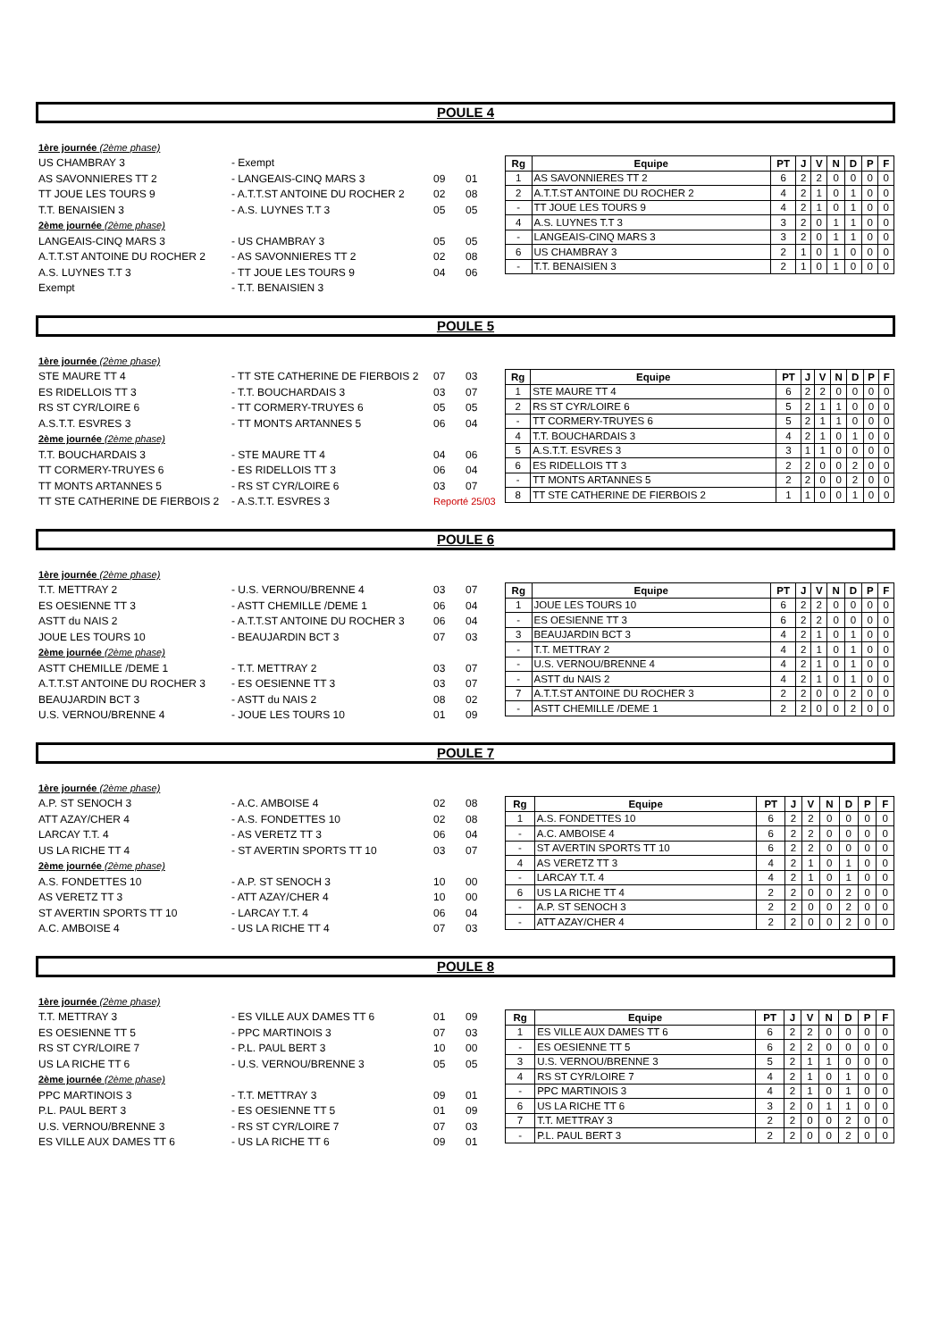POULE 4
| 1ère journée (2ème phase) | | | |
| US CHAMBRAY 3 | - Exempt | | |
| AS SAVONNIERES TT 2 | - LANGEAIS-CINQ MARS 3 | 09 | 01 |
| TT JOUE LES TOURS 9 | - A.T.T.ST ANTOINE DU ROCHER 2 | 02 | 08 |
| T.T. BENAISIEN 3 | - A.S. LUYNES T.T 3 | 05 | 05 |
| 2ème journée (2ème phase) | | | |
| LANGEAIS-CINQ MARS 3 | - US CHAMBRAY 3 | 05 | 05 |
| A.T.T.ST ANTOINE DU ROCHER 2 | - AS SAVONNIERES TT 2 | 02 | 08 |
| A.S. LUYNES T.T 3 | - TT JOUE LES TOURS 9 | 04 | 06 |
| Exempt | - T.T. BENAISIEN 3 | | |
| Rg | Equipe | PT | J | V | N | D | P | F |
| --- | --- | --- | --- | --- | --- | --- | --- | --- |
| 1 | AS SAVONNIERES TT 2 | 6 | 2 | 2 | 0 | 0 | 0 | 0 |
| 2 | A.T.T.ST ANTOINE DU ROCHER 2 | 4 | 2 | 1 | 0 | 1 | 0 | 0 |
| - | TT JOUE LES TOURS 9 | 4 | 2 | 1 | 0 | 1 | 0 | 0 |
| 4 | A.S. LUYNES T.T 3 | 3 | 2 | 0 | 1 | 1 | 0 | 0 |
| - | LANGEAIS-CINQ MARS 3 | 3 | 2 | 0 | 1 | 1 | 0 | 0 |
| 6 | US CHAMBRAY 3 | 2 | 1 | 0 | 1 | 0 | 0 | 0 |
| - | T.T. BENAISIEN 3 | 2 | 1 | 0 | 1 | 0 | 0 | 0 |
POULE 5
| 1ère journée (2ème phase) | | | |
| STE MAURE TT 4 | - TT STE CATHERINE DE FIERBOIS 2 | 07 | 03 |
| ES RIDELLOIS TT 3 | - T.T. BOUCHARDAIS 3 | 03 | 07 |
| RS ST CYR/LOIRE 6 | - TT CORMERY-TRUYES 6 | 05 | 05 |
| A.S.T.T. ESVRES 3 | - TT MONTS ARTANNES 5 | 06 | 04 |
| 2ème journée (2ème phase) | | | |
| T.T. BOUCHARDAIS 3 | - STE MAURE TT 4 | 04 | 06 |
| TT CORMERY-TRUYES 6 | - ES RIDELLOIS TT 3 | 06 | 04 |
| TT MONTS ARTANNES 5 | - RS ST CYR/LOIRE 6 | 03 | 07 |
| TT STE CATHERINE DE FIERBOIS 2 | - A.S.T.T. ESVRES 3 | Reporté 25/03 | |
| Rg | Equipe | PT | J | V | N | D | P | F |
| --- | --- | --- | --- | --- | --- | --- | --- | --- |
| 1 | STE MAURE TT 4 | 6 | 2 | 2 | 0 | 0 | 0 | 0 |
| 2 | RS ST CYR/LOIRE 6 | 5 | 2 | 1 | 1 | 0 | 0 | 0 |
| - | TT CORMERY-TRUYES 6 | 5 | 2 | 1 | 1 | 0 | 0 | 0 |
| 4 | T.T. BOUCHARDAIS 3 | 4 | 2 | 1 | 0 | 1 | 0 | 0 |
| 5 | A.S.T.T. ESVRES 3 | 3 | 1 | 1 | 0 | 0 | 0 | 0 |
| 6 | ES RIDELLOIS TT 3 | 2 | 2 | 0 | 0 | 2 | 0 | 0 |
| - | TT MONTS ARTANNES 5 | 2 | 2 | 0 | 0 | 2 | 0 | 0 |
| 8 | TT STE CATHERINE DE FIERBOIS 2 | 1 | 1 | 0 | 0 | 1 | 0 | 0 |
POULE 6
| 1ère journée (2ème phase) | | | |
| T.T. METTRAY 2 | - U.S. VERNOU/BRENNE 4 | 03 | 07 |
| ES OESIENNE TT 3 | - ASTT CHEMILLE /DEME 1 | 06 | 04 |
| ASTT du NAIS 2 | - A.T.T.ST ANTOINE DU ROCHER 3 | 06 | 04 |
| JOUE LES TOURS 10 | - BEAUJARDIN BCT 3 | 07 | 03 |
| 2ème journée (2ème phase) | | | |
| ASTT CHEMILLE /DEME 1 | - T.T. METTRAY 2 | 03 | 07 |
| A.T.T.ST ANTOINE DU ROCHER 3 | - ES OESIENNE TT 3 | 03 | 07 |
| BEAUJARDIN BCT 3 | - ASTT du NAIS 2 | 08 | 02 |
| U.S. VERNOU/BRENNE 4 | - JOUE LES TOURS 10 | 01 | 09 |
| Rg | Equipe | PT | J | V | N | D | P | F |
| --- | --- | --- | --- | --- | --- | --- | --- | --- |
| 1 | JOUE LES TOURS 10 | 6 | 2 | 2 | 0 | 0 | 0 | 0 |
| - | ES OESIENNE TT 3 | 6 | 2 | 2 | 0 | 0 | 0 | 0 |
| 3 | BEAUJARDIN BCT 3 | 4 | 2 | 1 | 0 | 1 | 0 | 0 |
| - | T.T. METTRAY 2 | 4 | 2 | 1 | 0 | 1 | 0 | 0 |
| - | U.S. VERNOU/BRENNE 4 | 4 | 2 | 1 | 0 | 1 | 0 | 0 |
| - | ASTT du NAIS 2 | 4 | 2 | 1 | 0 | 1 | 0 | 0 |
| 7 | A.T.T.ST ANTOINE DU ROCHER 3 | 2 | 2 | 0 | 0 | 2 | 0 | 0 |
| - | ASTT CHEMILLE /DEME 1 | 2 | 2 | 0 | 0 | 2 | 0 | 0 |
POULE 7
| 1ère journée (2ème phase) | | | |
| A.P. ST SENOCH 3 | - A.C. AMBOISE 4 | 02 | 08 |
| ATT AZAY/CHER 4 | - A.S. FONDETTES 10 | 02 | 08 |
| LARCAY T.T. 4 | - AS VERETZ TT 3 | 06 | 04 |
| US LA RICHE TT 4 | - ST AVERTIN SPORTS TT 10 | 03 | 07 |
| 2ème journée (2ème phase) | | | |
| A.S. FONDETTES 10 | - A.P. ST SENOCH 3 | 10 | 00 |
| AS VERETZ TT 3 | - ATT AZAY/CHER 4 | 10 | 00 |
| ST AVERTIN SPORTS TT 10 | - LARCAY T.T. 4 | 06 | 04 |
| A.C. AMBOISE 4 | - US LA RICHE TT 4 | 07 | 03 |
| Rg | Equipe | PT | J | V | N | D | P | F |
| --- | --- | --- | --- | --- | --- | --- | --- | --- |
| 1 | A.S. FONDETTES 10 | 6 | 2 | 2 | 0 | 0 | 0 | 0 |
| - | A.C. AMBOISE 4 | 6 | 2 | 2 | 0 | 0 | 0 | 0 |
| - | ST AVERTIN SPORTS TT 10 | 6 | 2 | 2 | 0 | 0 | 0 | 0 |
| 4 | AS VERETZ TT 3 | 4 | 2 | 1 | 0 | 1 | 0 | 0 |
| - | LARCAY T.T. 4 | 4 | 2 | 1 | 0 | 1 | 0 | 0 |
| 6 | US LA RICHE TT 4 | 2 | 2 | 0 | 0 | 2 | 0 | 0 |
| - | A.P. ST SENOCH 3 | 2 | 2 | 0 | 0 | 2 | 0 | 0 |
| - | ATT AZAY/CHER 4 | 2 | 2 | 0 | 0 | 2 | 0 | 0 |
POULE 8
| 1ère journée (2ème phase) | | | |
| T.T. METTRAY 3 | - ES VILLE AUX DAMES TT 6 | 01 | 09 |
| ES OESIENNE TT 5 | - PPC MARTINOIS 3 | 07 | 03 |
| RS ST CYR/LOIRE 7 | - P.L. PAUL BERT 3 | 10 | 00 |
| US LA RICHE TT 6 | - U.S. VERNOU/BRENNE 3 | 05 | 05 |
| 2ème journée (2ème phase) | | | |
| PPC MARTINOIS 3 | - T.T. METTRAY 3 | 09 | 01 |
| P.L. PAUL BERT 3 | - ES OESIENNE TT 5 | 01 | 09 |
| U.S. VERNOU/BRENNE 3 | - RS ST CYR/LOIRE 7 | 07 | 03 |
| ES VILLE AUX DAMES TT 6 | - US LA RICHE TT 6 | 09 | 01 |
| Rg | Equipe | PT | J | V | N | D | P | F |
| --- | --- | --- | --- | --- | --- | --- | --- | --- |
| 1 | ES VILLE AUX DAMES TT 6 | 6 | 2 | 2 | 0 | 0 | 0 | 0 |
| - | ES OESIENNE TT 5 | 6 | 2 | 2 | 0 | 0 | 0 | 0 |
| 3 | U.S. VERNOU/BRENNE 3 | 5 | 2 | 1 | 1 | 0 | 0 | 0 |
| 4 | RS ST CYR/LOIRE 7 | 4 | 2 | 1 | 0 | 1 | 0 | 0 |
| - | PPC MARTINOIS 3 | 4 | 2 | 1 | 0 | 1 | 0 | 0 |
| 6 | US LA RICHE TT 6 | 3 | 2 | 0 | 1 | 1 | 0 | 0 |
| 7 | T.T. METTRAY 3 | 2 | 2 | 0 | 0 | 2 | 0 | 0 |
| - | P.L. PAUL BERT 3 | 2 | 2 | 0 | 0 | 2 | 0 | 0 |